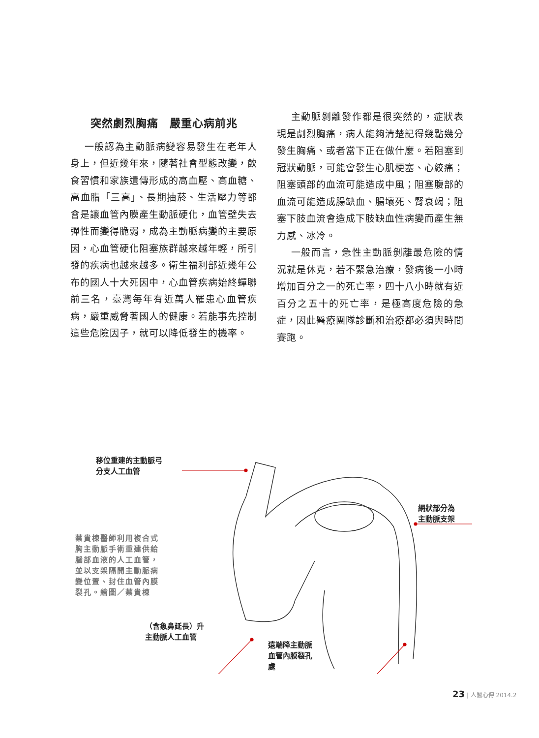突然劇烈胸痛　嚴重心病前兆
一般認為主動脈病變容易發生在老年人身上，但近幾年來，隨著社會型態改變，飲食習慣和家族遺傳形成的高血壓、高血糖、高血脂「三高」、長期抽菸、生活壓力等都會是讓血管內膜產生動脈硬化，血管壁失去彈性而變得脆弱，成為主動脈病變的主要原因，心血管硬化阻塞族群越來越年輕，所引發的疾病也越來越多。衛生福利部近幾年公布的國人十大死因中，心血管疾病始終蟬聯前三名，臺灣每年有近萬人罹患心血管疾病，嚴重威脅著國人的健康。若能事先控制這些危險因子，就可以降低發生的機率。
主動脈剝離發作都是很突然的，症狀表現是劇烈胸痛，病人能夠清楚記得幾點幾分發生胸痛、或者當下正在做什麼。若阻塞到冠狀動脈，可能會發生心肌梗塞、心絞痛；阻塞頭部的血流可能造成中風；阻塞腹部的血流可能造成腸缺血、腸壞死、腎衰竭；阻塞下肢血流會造成下肢缺血性病變而產生無力感、冰冷。
一般而言，急性主動脈剝離最危險的情況就是休克，若不緊急治療，發病後一小時增加百分之一的死亡率，四十八小時就有近百分之五十的死亡率，是極高度危險的急症，因此醫療團隊診斷和治療都必須與時間賽跑。
移位重建的主動脈弓
分支人工血管
網狀部分為
主動脈支架
蔡貴棟醫師利用複合式胸主動脈手術重建供給腦部血液的人工血管，並以支架隔開主動脈病變位置、封住血管內膜裂孔。繪圖／蔡貴棟
（含象鼻延長）升
主動脈人工血管
遠端降主動脈
血管內膜裂孔
處
23 | 人醫心傳 2014.2